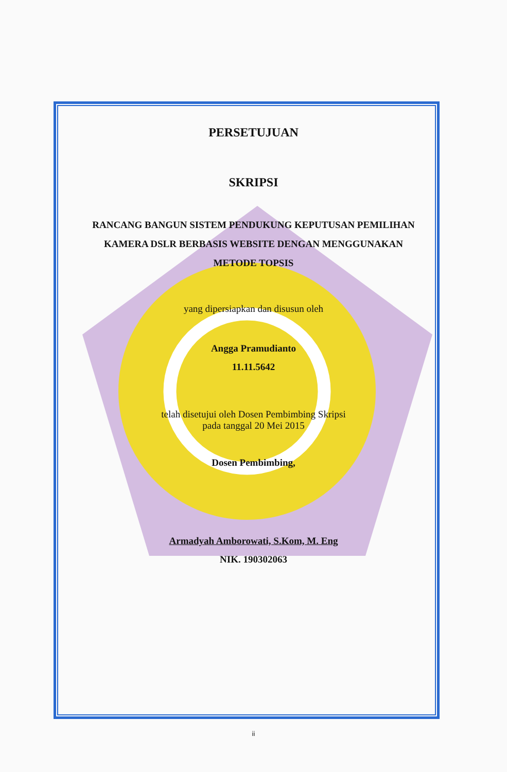PERSETUJUAN
SKRIPSI
RANCANG BANGUN SISTEM PENDUKUNG KEPUTUSAN PEMILIHAN KAMERA DSLR BERBASIS WEBSITE DENGAN MENGGUNAKAN METODE TOPSIS
yang dipersiapkan dan disusun oleh
Angga Pramudianto
11.11.5642
telah disetujui oleh Dosen Pembimbing Skripsi
pada tanggal 20 Mei 2015
Dosen Pembimbing,
Armadyah Amborowati, S.Kom, M. Eng
NIK. 190302063
ii